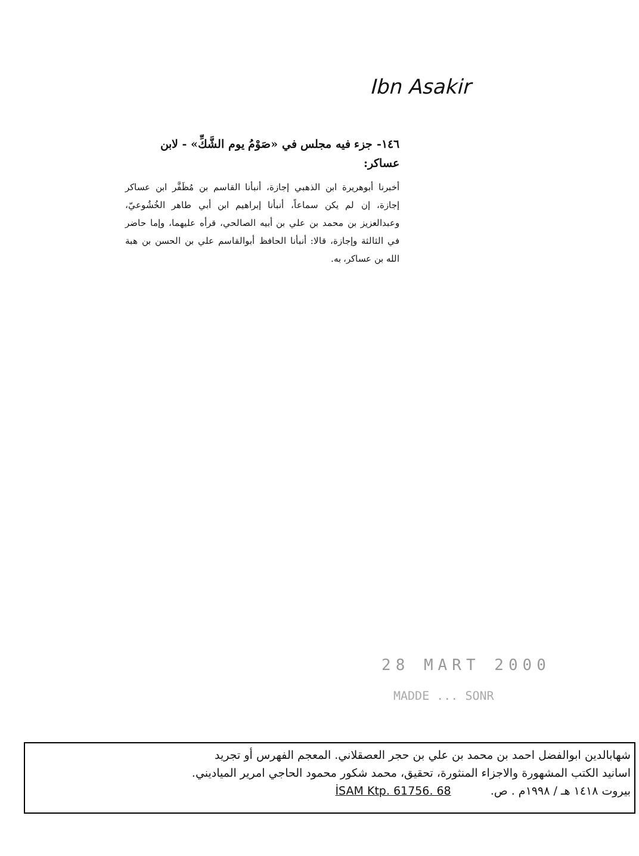Ibn Asakir
١٤٦- جزء فيه مجلس في «صَوْمُ يوم الشَّكِّ» - لابن عساكر:
أخبرنا أبوهريرة ابن الذهبي إجازة، أنبأنا القاسم بن مُظَفَّر ابن عساكر إجازة، إن لم يكن سماعاً، أنبأنا إبراهيم ابن أبي طاهر الخُشُوعيّ، وعبدالعزيز بن محمد بن علي بن أبيه الصالحي، قرأه عليهما، وإما حاضر في الثالثة وإجازة، قالا: أنبأنا الحافظ أبوالقاسم علي بن الحسن بن هبة الله بن عساكر، به.
28 MART 2000
MADDE ... SONR
شهابالدين ابوالفضل احمد بن محمد بن علي بن حجر العصقلاني. المعجم الفهرس أو تجريد
اسانيد الكتب المشهورة والاجزاء المنثورة، تحقيق، محمد شكور محمود الحاجي امرير المياديني.
بيروت ١٤١٨ هـ / ١٩٩٨م . ص. İSAM Ktp. 61756. 68